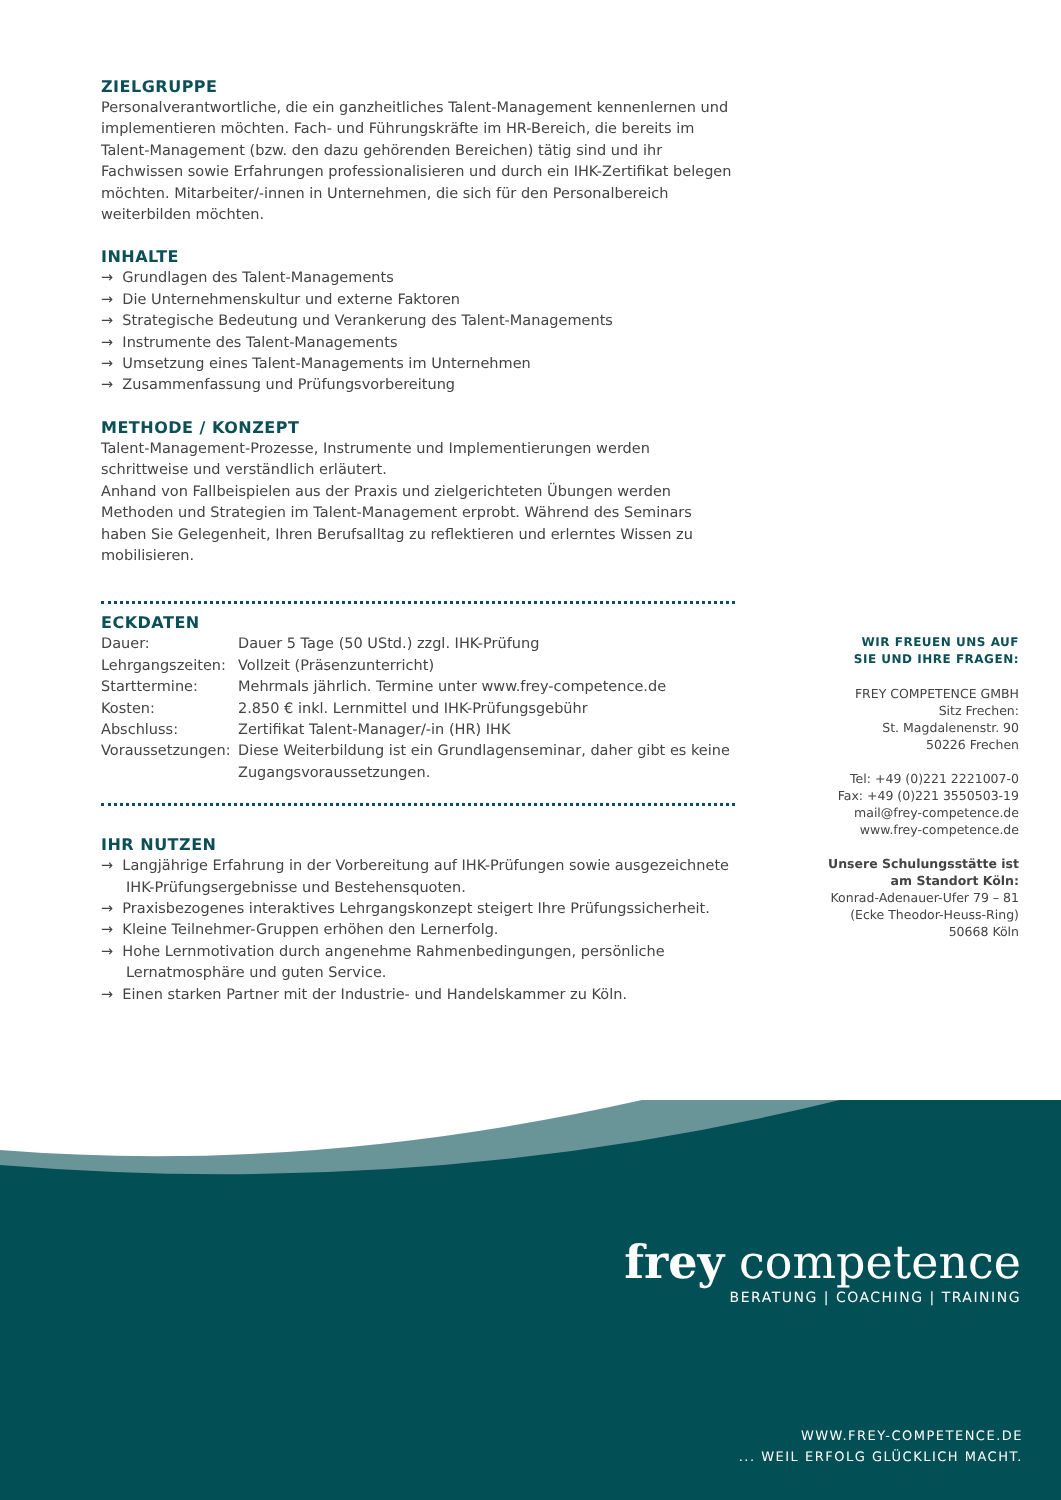ZIELGRUPPE
Personalverantwortliche, die ein ganzheitliches Talent-Management kennenlernen und implementieren möchten. Fach- und Führungskräfte im HR-Bereich, die bereits im Talent-Management (bzw. den dazu gehörenden Bereichen) tätig sind und ihr Fachwissen sowie Erfahrungen professionalisieren und durch ein IHK-Zertifikat belegen möchten. Mitarbeiter/-innen in Unternehmen, die sich für den Personalbereich weiterbilden möchten.
INHALTE
→ Grundlagen des Talent-Managements
→ Die Unternehmenskultur und externe Faktoren
→ Strategische Bedeutung und Verankerung des Talent-Managements
→ Instrumente des Talent-Managements
→ Umsetzung eines Talent-Managements im Unternehmen
→ Zusammenfassung und Prüfungsvorbereitung
METHODE / KONZEPT
Talent-Management-Prozesse, Instrumente und Implementierungen werden schrittweise und verständlich erläutert.
Anhand von Fallbeispielen aus der Praxis und zielgerichteten Übungen werden Methoden und Strategien im Talent-Management erprobt. Während des Seminars haben Sie Gelegenheit, Ihren Berufsalltag zu reflektieren und erlerntes Wissen zu mobilisieren.
ECKDATEN
| Dauer: | Dauer 5 Tage (50 UStd.) zzgl. IHK-Prüfung |
| Lehrgangszeiten: | Vollzeit (Präsenzunterricht) |
| Starttermine: | Mehrmals jährlich. Termine unter www.frey-competence.de |
| Kosten: | 2.850 € inkl. Lernmittel und IHK-Prüfungsgebühr |
| Abschluss: | Zertifikat Talent-Manager/-in (HR) IHK |
| Voraussetzungen: | Diese Weiterbildung ist ein Grundlagenseminar, daher gibt es keine Zugangsvoraussetzungen. |
IHR NUTZEN
→ Langjährige Erfahrung in der Vorbereitung auf IHK-Prüfungen sowie ausgezeichnete IHK-Prüfungsergebnisse und Bestehensquoten.
→ Praxisbezogenes interaktives Lehrgangskonzept steigert Ihre Prüfungssicherheit.
→ Kleine Teilnehmer-Gruppen erhöhen den Lernerfolg.
→ Hohe Lernmotivation durch angenehme Rahmenbedingungen, persönliche Lernatmosphäre und guten Service.
→ Einen starken Partner mit der Industrie- und Handelskammer zu Köln.
WIR FREUEN UNS AUF
SIE UND IHRE FRAGEN:
FREY COMPETENCE GMBH
Sitz Frechen:
St. Magdalenenstr. 90
50226 Frechen
Tel: +49 (0)221 2221007-0
Fax: +49 (0)221 3550503-19
mail@frey-competence.de
www.frey-competence.de
Unsere Schulungsstätte ist
am Standort Köln:
Konrad-Adenauer-Ufer 79 – 81
(Ecke Theodor-Heuss-Ring)
50668 Köln
frey competence
BERATUNG | COACHING | TRAINING
WWW.FREY-COMPETENCE.DE
... WEIL ERFOLG GLÜCKLICH MACHT.